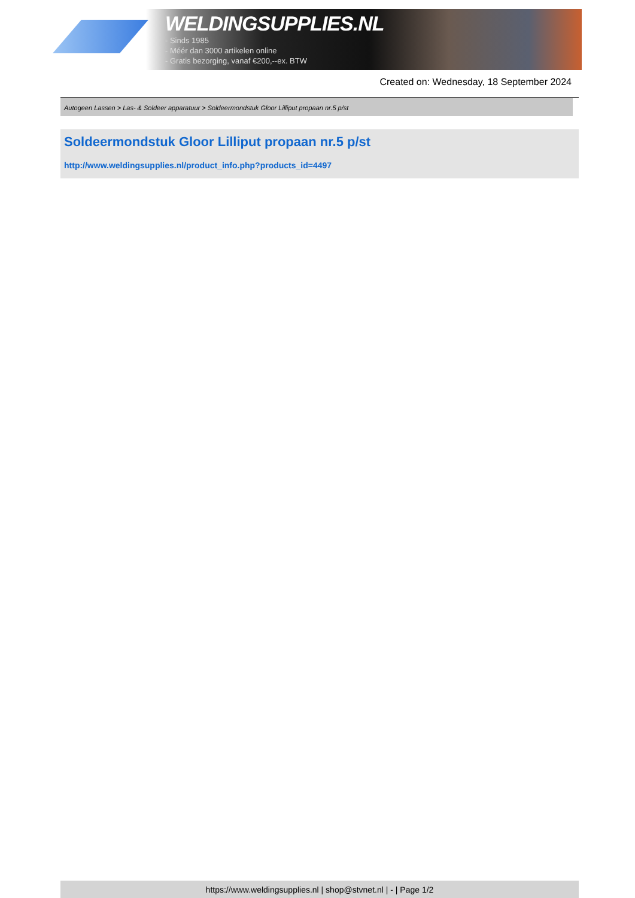WELDINGSUPPLIES.NL
- Sinds 1985
- Méér dan 3000 artikelen online
- Gratis bezorging, vanaf €200,--ex. BTW
Created on: Wednesday, 18 September 2024
Autogeen Lassen > Las- & Soldeer apparatuur > Soldeermondstuk Gloor Lilliput propaan nr.5 p/st
Soldeermondstuk Gloor Lilliput propaan nr.5 p/st
http://www.weldingsupplies.nl/product_info.php?products_id=4497
https://www.weldingsupplies.nl | shop@stvnet.nl | - | Page 1/2